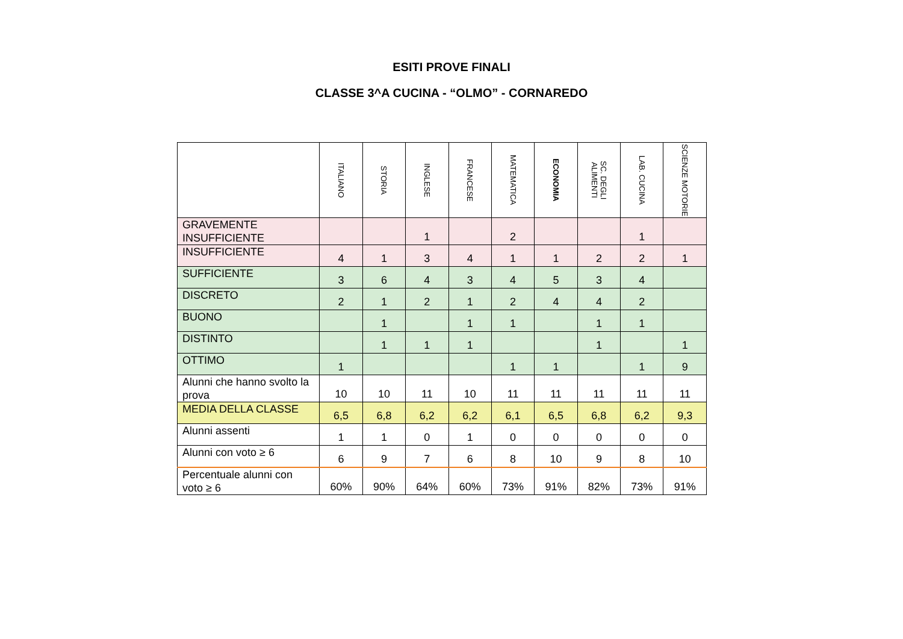ESITI PROVE FINALI
CLASSE 3^A CUCINA - “OLMO” - CORNAREDO
| | ITALIANO | STORIA | INGLESE | FRANCESE | MATEMATICA | ECONOMIA | SC. DEGLI ALIMENTI | LAB. CUCINA | SCIENZE MOTORIE |
| --- | --- | --- | --- | --- | --- | --- | --- | --- | --- |
| GRAVEMENTE INSUFFICIENTE | | | 1 | | 2 | | | 1 | |
| INSUFFICIENTE | 4 | 1 | 3 | 4 | 1 | 1 | 2 | 2 | 1 |
| SUFFICIENTE | 3 | 6 | 4 | 3 | 4 | 5 | 3 | 4 | |
| DISCRETO | 2 | 1 | 2 | 1 | 2 | 4 | 4 | 2 | |
| BUONO | | 1 | | 1 | 1 | | 1 | 1 | |
| DISTINTO | | 1 | 1 | 1 | | | 1 | | 1 |
| OTTIMO | 1 | | | | 1 | 1 | | 1 | 9 |
| Alunni che hanno svolto la prova | 10 | 10 | 11 | 10 | 11 | 11 | 11 | 11 | 11 |
| MEDIA DELLA CLASSE | 6,5 | 6,8 | 6,2 | 6,2 | 6,1 | 6,5 | 6,8 | 6,2 | 9,3 |
| Alunni assenti | 1 | 1 | 0 | 1 | 0 | 0 | 0 | 0 | 0 |
| Alunni con voto ≥ 6 | 6 | 9 | 7 | 6 | 8 | 10 | 9 | 8 | 10 |
| Percentuale alunni con voto ≥ 6 | 60% | 90% | 64% | 60% | 73% | 91% | 82% | 73% | 91% |